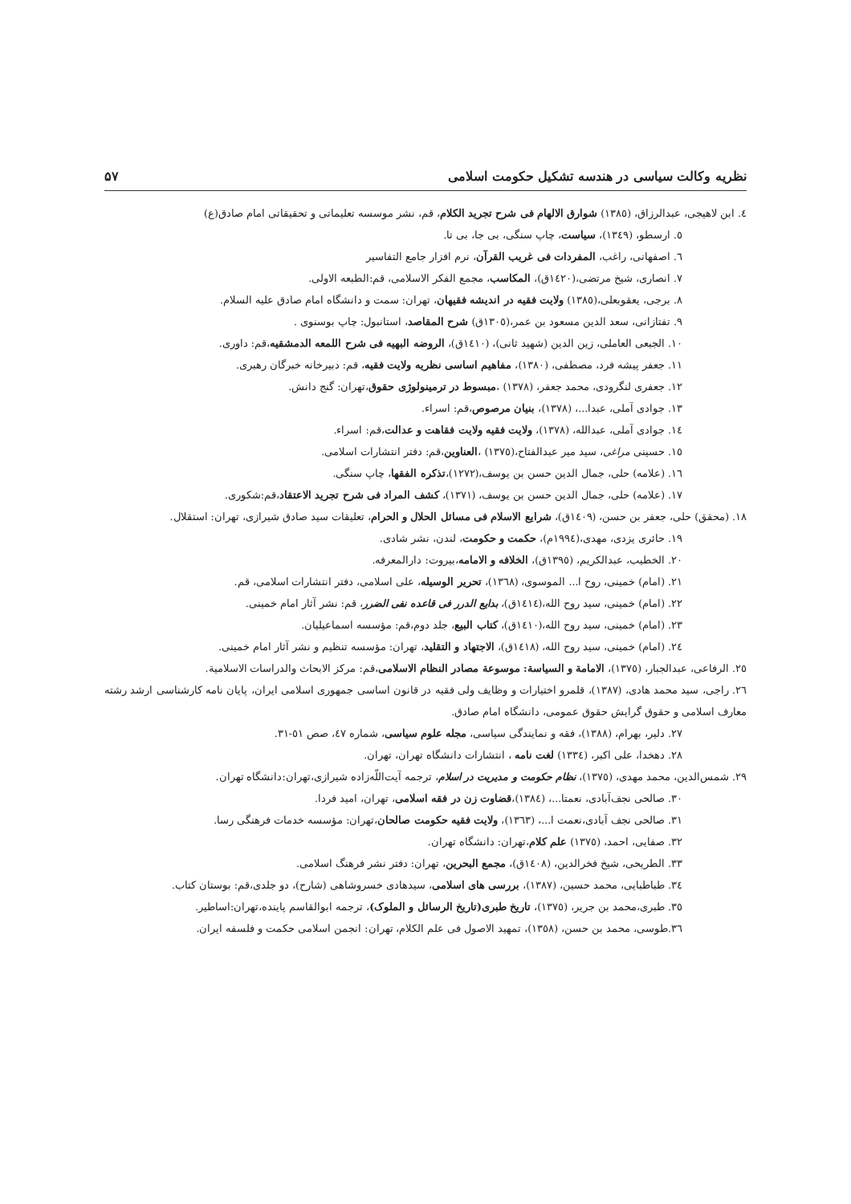نظریه وکالت سیاسی در هندسه تشکیل حکومت اسلامی ۵۷
٤. ابن لاهیجی، عبدالرزاق، (١٣٨٥) شوارق الالهام فی شرح تجرید الکلام، قم، نشر موسسه تعلیماتی و تحقیقاتی امام صادق(ع)
٥. ارسطو، (١٣٤٩)، سیاست، چاپ سنگی، بی جا، بی تا.
٦. اصفهانی، راغب، المفردات فی غریب القرآن، نرم افزار جامع التفاسیر
٧. انصاری، شیخ مرتضی،(١٤٢٠ق)، المکاسب، مجمع الفکر الاسلامی، قم:الطبعه الاولی.
٨. برجی، یعقوبعلی،(١٣٨٥) ولایت فقیه در اندیشه فقیهان، تهران: سمت و دانشگاه امام صادق علیه السلام.
٩. تفتازانی، سعد الدین مسعود بن عمر،(١٣٠٥ق) شرح المقاصد، استانبول: چاپ بوسنوی .
١٠. الجبعی العاملی، زین الدین (شهید ثانی)، (١٤١٠ق)، الروضه البهیه فی شرح اللمعه الدمشقیه،قم: داوری.
١١. جعفر پیشه فرد، مصطفی، (١٣٨٠)، مفاهیم اساسی نظریه ولایت فقیه، قم: دبیرخانه خبرگان رهبری.
١٢. جعفری لنگرودی، محمد جعفر، (١٣٧٨) ،مبسوط در ترمینولوژی حقوق،تهران: گنج دانش.
١٣. جوادی آملی، عبدا...، (١٣٧٨)، بنیان مرصوص،قم: اسراء.
١٤. جوادی آملی، عبدالله، (١٣٧٨)، ولایت فقیه ولایت فقاهت و عدالت،قم: اسراء.
١٥. حسینی مراغی، سید میر عبدالفتاح،(١٣٧٥) ،العناوین،قم: دفتر انتشارات اسلامی.
١٦. (علامه) حلی، جمال الدین حسن بن یوسف،(١٢٧٢)،تذکره الفقها، چاپ سنگی.
١٧. (علامه) حلی، جمال الدین حسن بن یوسف، (١٣٧١)، کشف المراد فی شرح تجرید الاعتقاد،قم:شکوری.
١٨. (محقق) حلی، جعفر بن حسن، (١٤٠٩ق)، شرایع الاسلام فی مسائل الحلال و الحرام، تعلیقات سید صادق شیرازی، تهران: استقلال.
١٩. حائری یزدی، مهدی،(١٩٩٤م)، حکمت و حکومت، لندن، نشر شادی.
٢٠. الخطیب، عبدالکریم، (١٣٩٥ق)، الخلافه و الامامه،بیروت: دارالمعرفه.
٢١. (امام) خمینی، روح ا... الموسوی، (١٣٦٨)، تحریر الوسیله، علی اسلامی، دفتر انتشارات اسلامی، قم.
٢٢. (امام) خمینی، سید روح الله،(١٤١٤ق)، بدایع الدرر فی قاعده نفی الضرر، قم: نشر آثار امام خمینی.
٢٣. (امام) خمینی، سید روح الله،(١٤١٠ق)، کتاب البیع، جلد دوم،قم: مؤسسه اسماعیلیان.
٢٤. (امام) خمینی، سید روح الله، (١٤١٨ق)، الاجتهاد و التقلید، تهران: مؤسسه تنظیم و نشر آثار امام خمینی.
٢٥. الرفاعی، عبدالجبار، (١٣٧٥)، الامامة و السیاسة: موسوعة مصادر النظام الاسلامی،قم: مرکز الابحاث والدراسات الاسلامیة.
٢٦. راجی، سید محمد هادی، (١٣٨٧)، قلمرو اختیارات و وظایف ولی فقیه در قانون اساسی جمهوری اسلامی ایران، پایان نامه کارشناسی ارشد رشته معارف اسلامی و حقوق گرایش حقوق عمومی، دانشگاه امام صادق.
٢٧. دلیر، بهرام، (١٣٨٨)، فقه و نمایندگی سیاسی، مجله علوم سیاسی، شماره ٤٧، صص ٥١-٣١.
٢٨. دهخدا، علی اکبر، (١٣٣٤) لغت نامه ، انتشارات دانشگاه تهران، تهران.
٢٩. شمس‌الدین، محمد مهدی، (١٣٧٥)، نظام حکومت و مدیریت در اسلام، ترجمه آیت‌اللّه‌زاده شیرازی،تهران:دانشگاه تهران.
٣٠. صالحی نجف‌آبادی، نعمتا...، (١٣٨٤)،قضاوت زن در فقه اسلامی، تهران، امید فردا.
٣١. صالحی نجف آبادی،نعمت ا...، (١٣٦٣)، ولایت فقیه حکومت صالحان،تهران: مؤسسه خدمات فرهنگی رسا.
٣٢. صفایی، احمد، (١٣٧٥) علم کلام،تهران: دانشگاه تهران.
٣٣. الطریحی، شیخ فخرالدین، (١٤٠٨ق)، مجمع البحرین، تهران: دفتر نشر فرهنگ اسلامی.
٣٤. طباطبایی، محمد حسین، (١٣٨٧)، بررسی های اسلامی، سیدهادی خسروشاهی (شارح)، دو جلدی،قم: بوستان کتاب.
٣٥. طبری،محمد بن جریر، (١٣٧٥)، تاریخ طبری(تاریخ الرسائل و الملوک)، ترجمه ابوالقاسم پاینده،تهران:اساطیر.
٣٦.طوسی، محمد بن حسن، (١٣٥٨)، تمهید الاصول فی علم الکلام، تهران: انجمن اسلامی حکمت و فلسفه ایران.